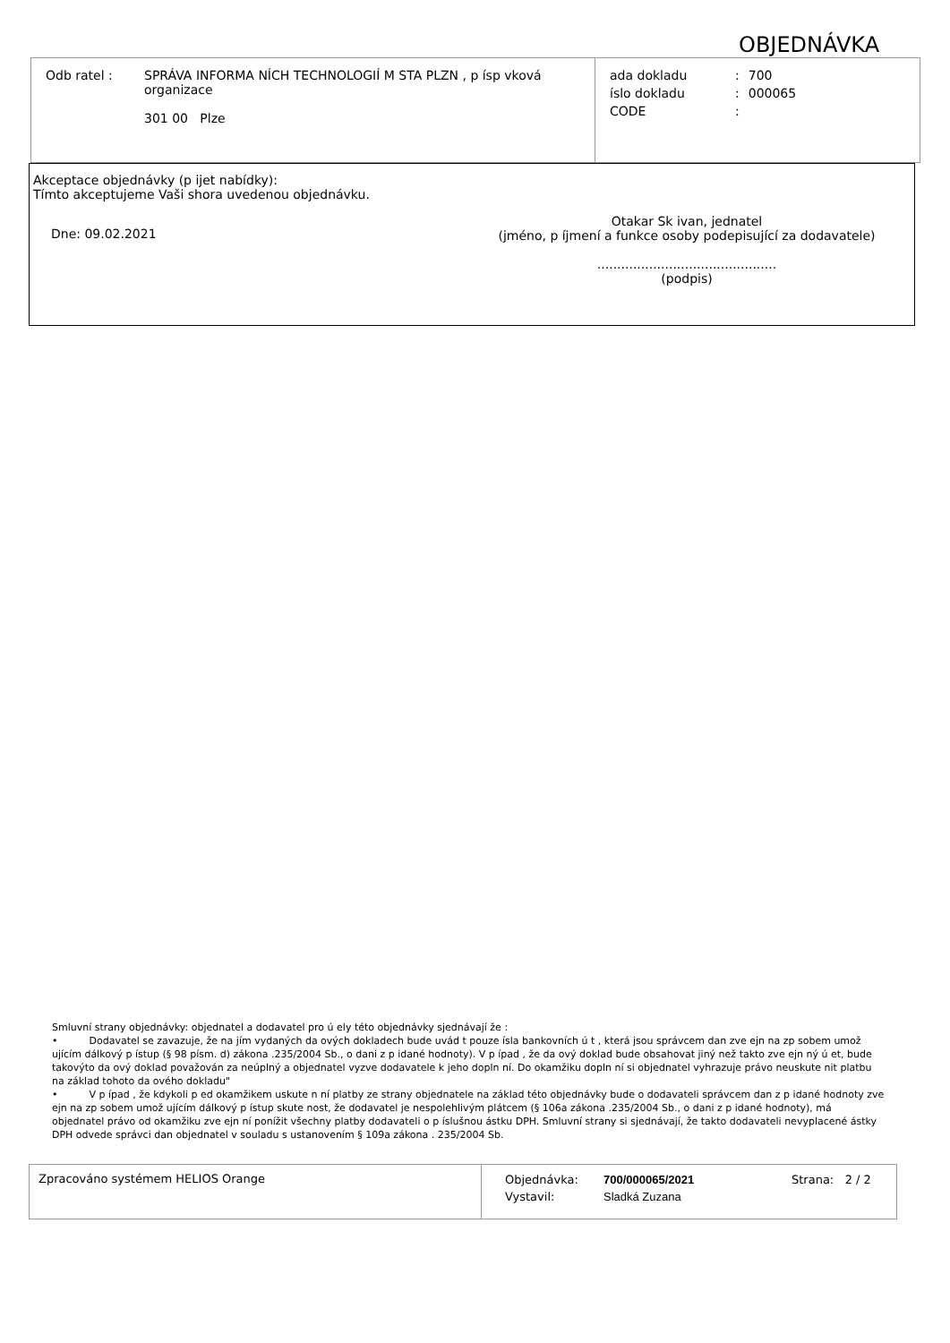OBJEDNÁVKA
| Odb ratel : | SPRÁVA INFORMA NÍCH TECHNOLOGIÍ M STA PLZN , p ísp vková organizace 301 00 Plze |
| ada dokladu | : | 700 |
| íslo dokladu | : | 000065 |
| CODE | : | |
Akceptace objednávky (p ijet nabídky):
Tímto akceptujeme Vaši shora uvedenou objednávku.
Dne: 09.02.2021
Otakar Sk ivan, jednatel
(jméno, p íjmení a funkce osoby podepisující za dodavatele)
.............................................
(podpis)
Smluvní strany objednávky: objednatel a dodavatel pro ú ely této objednávky sjednávají že :
• Dodavatel se zavazuje, že na jím vydaných da ových dokladech bude uvád t pouze ísla bankovních ú t , která jsou správcem dan zve ejn na zp sobem umož ujícím dálkový p ístup (§ 98 písm. d) zákona .235/2004 Sb., o dani z p idané hodnoty). V p ípad , že da ový doklad bude obsahovat jiný než takto zve ejn ný ú et, bude takovýto da ový doklad považován za neúplný a objednatel vyzve dodavatele k jeho dopln ní. Do okamžiku dopln ní si objednatel vyhrazuje právo neuskute nit platbu na základ tohoto da ového dokladu"
• V p ípad , že kdykoli p ed okamžikem uskute n ní platby ze strany objednatele na základ této objednávky bude o dodavateli správcem dan z p idané hodnoty zve ejn na zp sobem umož ujícím dálkový p ístup skute nost, že dodavatel je nespolehlivým plátcem (§ 106a zákona .235/2004 Sb., o dani z p idané hodnoty), má objednatel právo od okamžiku zve ejn ní ponížit všechny platby dodavateli o p íslušnou ástku DPH. Smluvní strany si sjednávají, že takto dodavateli nevyplacené ástky DPH odvede správci dan objednatel v souladu s ustanovením § 109a zákona . 235/2004 Sb.
Zpracováno systémem HELIOS Orange
| Objednávka: | 700/000065/2021 | Strana: 2 / 2 |
| Vystavil: | Sladká Zuzana | |